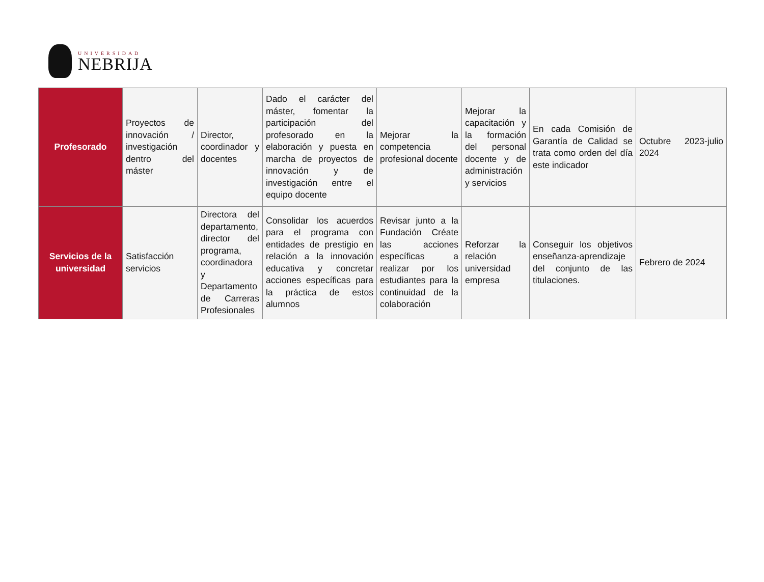UNIVERSIDAD
NEBRIJA
| Profesorado | Proyectos de innovación / investigación dentro del máster | Director, coordinador y docentes | Dado el carácter del máster, fomentar la participación del profesorado en la elaboración y puesta en marcha de proyectos de innovación y de investigación entre el equipo docente | Mejorar la competencia profesional docente | Mejorar la capacitación y la formación del personal docente y de administración y servicios | En cada Comisión de Garantía de Calidad se trata como orden del día este indicador | Octubre 2023-julio 2024 |
| Servicios de la universidad | Satisfacción servicios | Directora del departamento, director del programa, coordinadora y Departamento de Carreras Profesionales | Consolidar los acuerdos para el programa con entidades de prestigio en relación a la innovación educativa y concretar acciones específicas para la práctica de estos alumnos | Revisar junto a la Fundación Créate las acciones específicas a realizar por los estudiantes para la continuidad de la colaboración | Reforzar la relación universidad empresa | Conseguir los objetivos enseñanza-aprendizaje del conjunto de las titulaciones. | Febrero de 2024 |